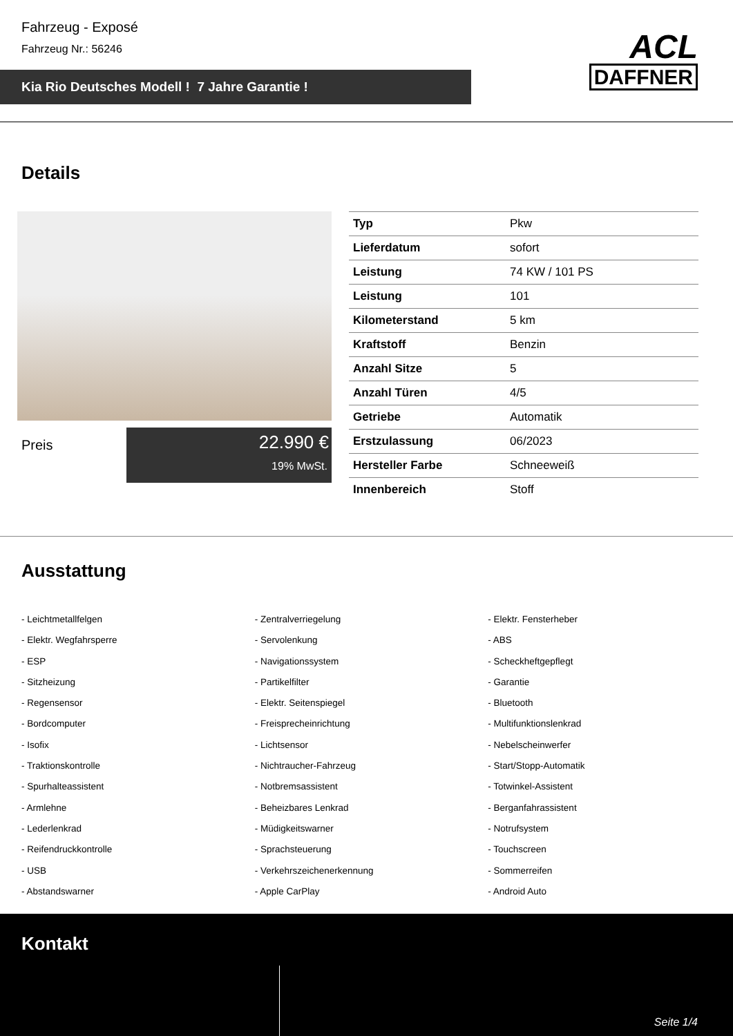Fahrzeug - Exposé
Fahrzeug Nr.: 56246
Kia Rio Deutsches Modell ! 7 Jahre Garantie !
ACL
DAFFNER
Details
Preis
22.990 €
19% MwSt.
| Typ | Pkw |
| Lieferdatum | sofort |
| Leistung | 74 KW / 101 PS |
| Leistung | 101 |
| Kilometerstand | 5 km |
| Kraftstoff | Benzin |
| Anzahl Sitze | 5 |
| Anzahl Türen | 4/5 |
| Getriebe | Automatik |
| Erstzulassung | 06/2023 |
| Hersteller Farbe | Schneeweiß |
| Innenbereich | Stoff |
Ausstattung
- Leichtmetallfelgen
- Elektr. Wegfahrsperre
- ESP
- Sitzheizung
- Regensensor
- Bordcomputer
- Isofix
- Traktionskontrolle
- Spurhalteassistent
- Armlehne
- Lederlenkrad
- Reifendruckkontrolle
- USB
- Abstandswarner
- Zentralverriegelung
- Servolenkung
- Navigationssystem
- Partikelfilter
- Elektr. Seitenspiegel
- Freisprecheinrichtung
- Lichtsensor
- Nichtraucher-Fahrzeug
- Notbremsassistent
- Beheizbares Lenkrad
- Müdigkeitswarner
- Sprachsteuerung
- Verkehrszeichenerkennung
- Apple CarPlay
- Elektr. Fensterheber
- ABS
- Scheckheftgepflegt
- Garantie
- Bluetooth
- Multifunktionslenkrad
- Nebelscheinwerfer
- Start/Stopp-Automatik
- Totwinkel-Assistent
- Berganfahrassistent
- Notrufsystem
- Touchscreen
- Sommerreifen
- Android Auto
Kontakt
Seite 1/4